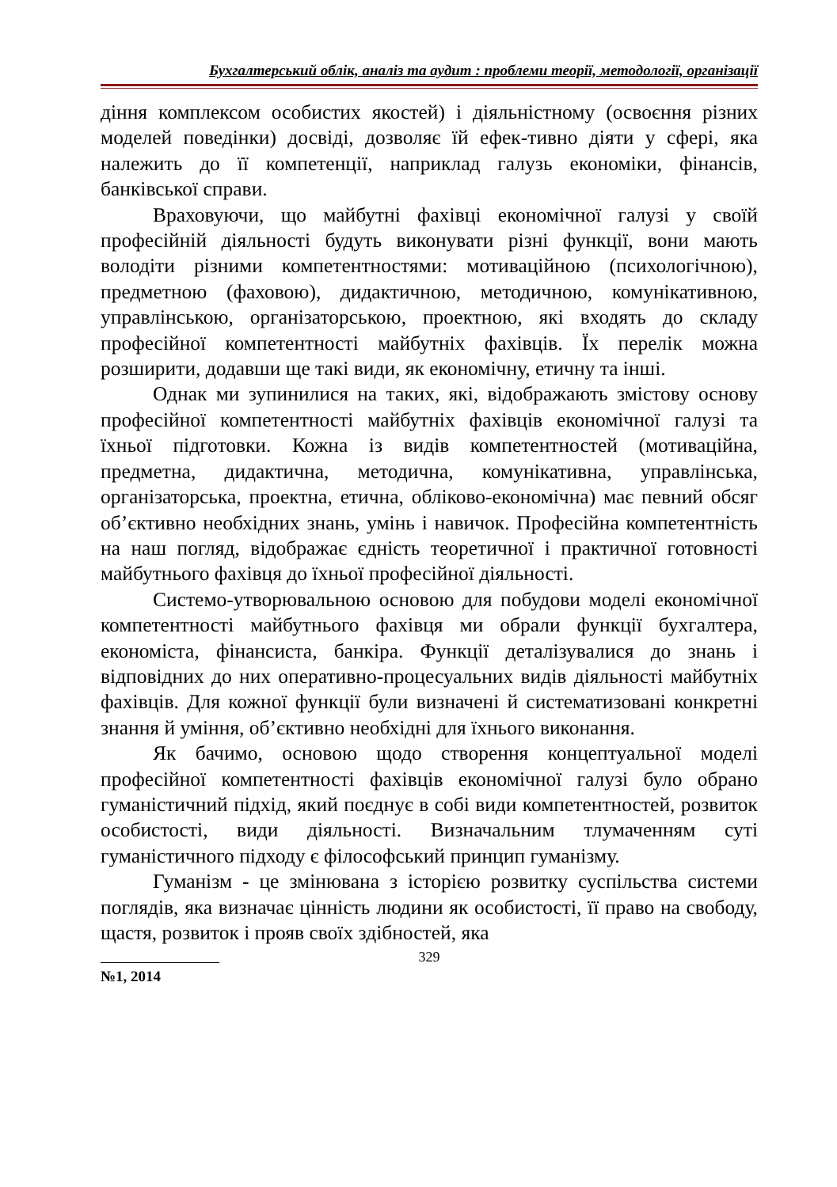Бухгалтерський облік, аналіз та аудит : проблеми теорії, методології, організації
діння комплексом особистих якостей) і діяльністному (освоєння різних моделей поведінки) досвіді, дозволяє їй ефек-тивно діяти у сфері, яка належить до її компетенції, наприклад галузь економіки, фінансів, банківської справи.
Враховуючи, що майбутні фахівці економічної галузі у своїй професійній діяльності будуть виконувати різні функції, вони мають володіти різними компетентностями: мотиваційною (психологічною), предметною (фаховою), дидактичною, методичною, комунікативною, управлінською, організаторською, проектною, які входять до складу професійної компетентності майбутніх фахівців. Їх перелік можна розширити, додавши ще такі види, як економічну, етичну та інші.
Однак ми зупинилися на таких, які, відображають змістову основу професійної компетентності майбутніх фахівців економічної галузі та їхньої підготовки. Кожна із видів компетентностей (мотиваційна, предметна, дидактична, методична, комунікативна, управлінська, організаторська, проектна, етична, обліково-економічна) має певний обсяг об’єктивно необхідних знань, умінь і навичок. Професійна компетентність на наш погляд, відображає єдність теоретичної і практичної готовності майбутнього фахівця до їхньої професійної діяльності.
Системо-утворювальною основою для побудови моделі економічної компетентності майбутнього фахівця ми обрали функції бухгалтера, економіста, фінансиста, банкіра. Функції деталізувалися до знань і відповідних до них оперативно-процесуальних видів діяльності майбутніх фахівців. Для кожної функції були визначені й систематизовані конкретні знання й уміння, об’єктивно необхідні для їхнього виконання.
Як бачимо, основою щодо створення концептуальної моделі професійної компетентності фахівців економічної галузі було обрано гуманістичний підхід, який поєднує в собі види компетентностей, розвиток особистості, види діяльності. Визначальним тлумаченням суті гуманістичного підходу є філософський принцип гуманізму.
Гуманізм - це змінювана з історією розвитку суспільства системи поглядів, яка визначає цінність людини як особистості, її право на свободу, щастя, розвиток і прояв своїх здібностей, яка
329
№1, 2014